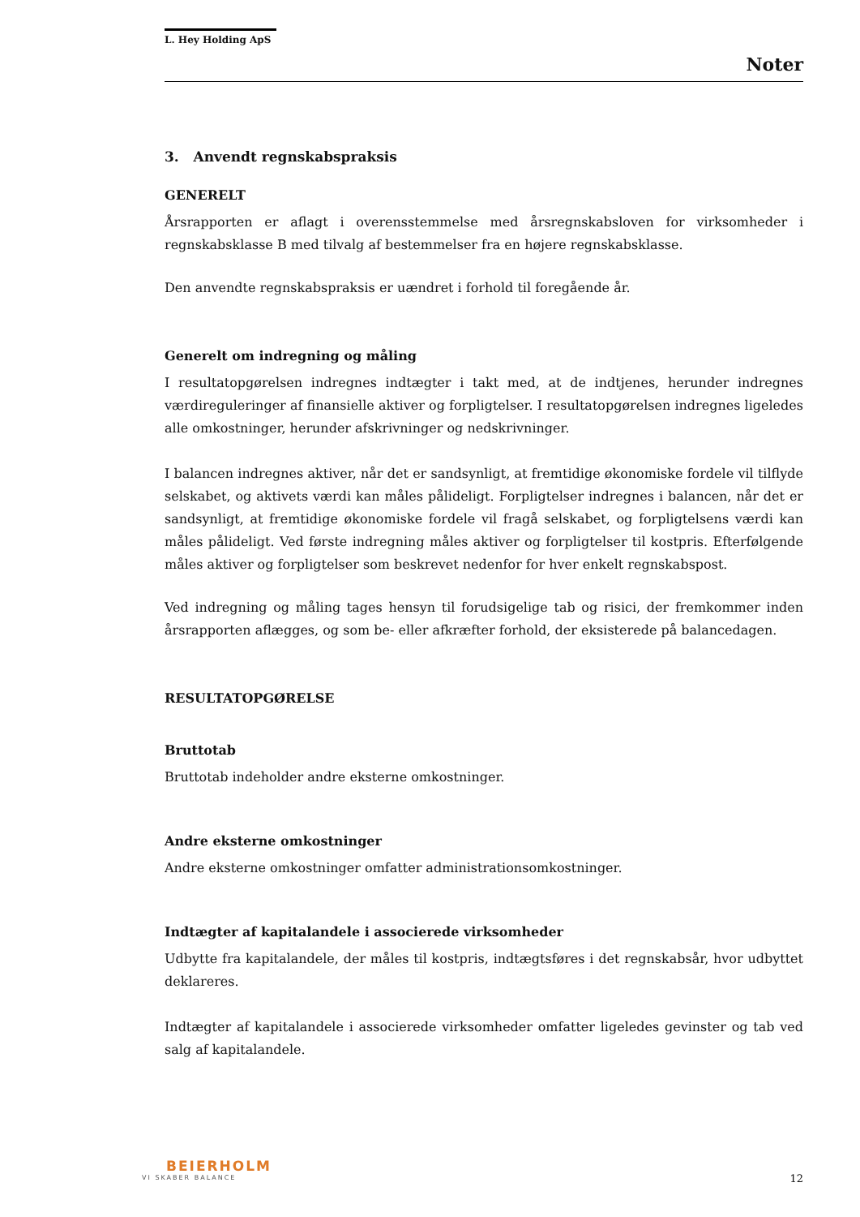L. Hey Holding ApS
Noter
3. Anvendt regnskabspraksis
GENERELT
Årsrapporten er aflagt i overensstemmelse med årsregnskabsloven for virksomheder i regnskabsklasse B med tilvalg af bestemmelser fra en højere regnskabsklasse.
Den anvendte regnskabspraksis er uændret i forhold til foregående år.
Generelt om indregning og måling
I resultatopgørelsen indregnes indtægter i takt med, at de indtjenes, herunder indregnes værdireguleringer af finansielle aktiver og forpligtelser. I resultatopgørelsen indregnes ligeledes alle omkostninger, herunder afskrivninger og nedskrivninger.
I balancen indregnes aktiver, når det er sandsynligt, at fremtidige økonomiske fordele vil tilflyde selskabet, og aktivets værdi kan måles pålideligt. Forpligtelser indregnes i balancen, når det er sandsynligt, at fremtidige økonomiske fordele vil fragå selskabet, og forpligtelsens værdi kan måles pålideligt. Ved første indregning måles aktiver og forpligtelser til kostpris. Efterfølgende måles aktiver og forpligtelser som beskrevet nedenfor for hver enkelt regnskabspost.
Ved indregning og måling tages hensyn til forudsigelige tab og risici, der fremkommer inden årsrapporten aflægges, og som be- eller afkræfter forhold, der eksisterede på balancedagen.
RESULTATOPGØRELSE
Bruttotab
Bruttotab indeholder andre eksterne omkostninger.
Andre eksterne omkostninger
Andre eksterne omkostninger omfatter administrationsomkostninger.
Indtægter af kapitalandele i associerede virksomheder
Udbytte fra kapitalandele, der måles til kostpris, indtægtsføres i det regnskabsår, hvor udbyttet deklareres.
Indtægter af kapitalandele i associerede virksomheder omfatter ligeledes gevinster og tab ved salg af kapitalandele.
BEIERHOLM
VI SKABER BALANCE
12